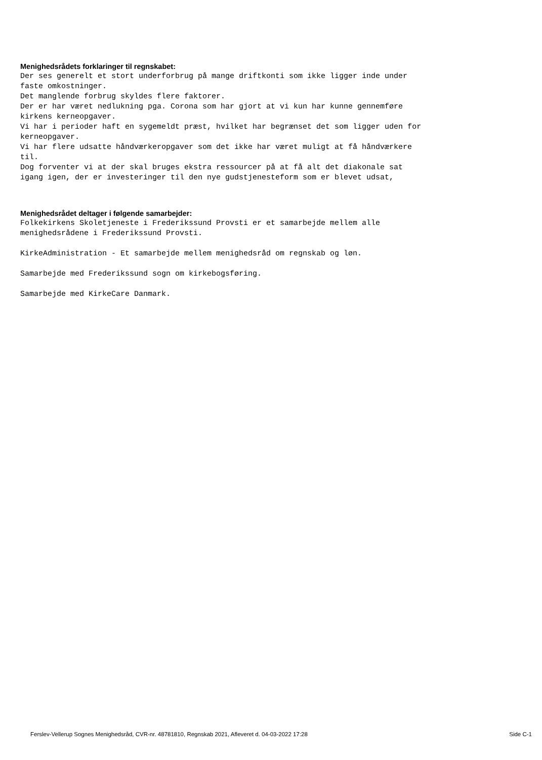Menighedsrådets forklaringer til regnskabet:
Der ses generelt et stort underforbrug på mange driftkonti som ikke ligger inde under
faste omkostninger.
Det manglende forbrug skyldes flere faktorer.
Der er har været nedlukning pga. Corona som har gjort at vi kun har kunne gennemføre
kirkens kerneopgaver.
Vi har i perioder haft en sygemeldt præst, hvilket har begrænset det som ligger uden for
kerneopgaver.
Vi har flere udsatte håndværkeropgaver som det ikke har været muligt at få håndværkere
til.
Dog forventer vi at der skal bruges ekstra ressourcer på at få alt det diakonale sat
igang igen, der er investeringer til den nye gudstjenesteform som er blevet udsat,
Menighedsrådet deltager i følgende samarbejder:
Folkekirkens Skoletjeneste i Frederikssund Provsti er et samarbejde mellem alle
menighedsrådene i Frederikssund Provsti.
KirkeAdministration - Et samarbejde mellem menighedsråd om regnskab og løn.
Samarbejde med Frederikssund sogn om kirkebogsføring.
Samarbejde med KirkeCare Danmark.
Ferslev-Vellerup Sognes Menighedsråd, CVR-nr. 48781810, Regnskab 2021, Afleveret d. 04-03-2022 17:28 Side C-1